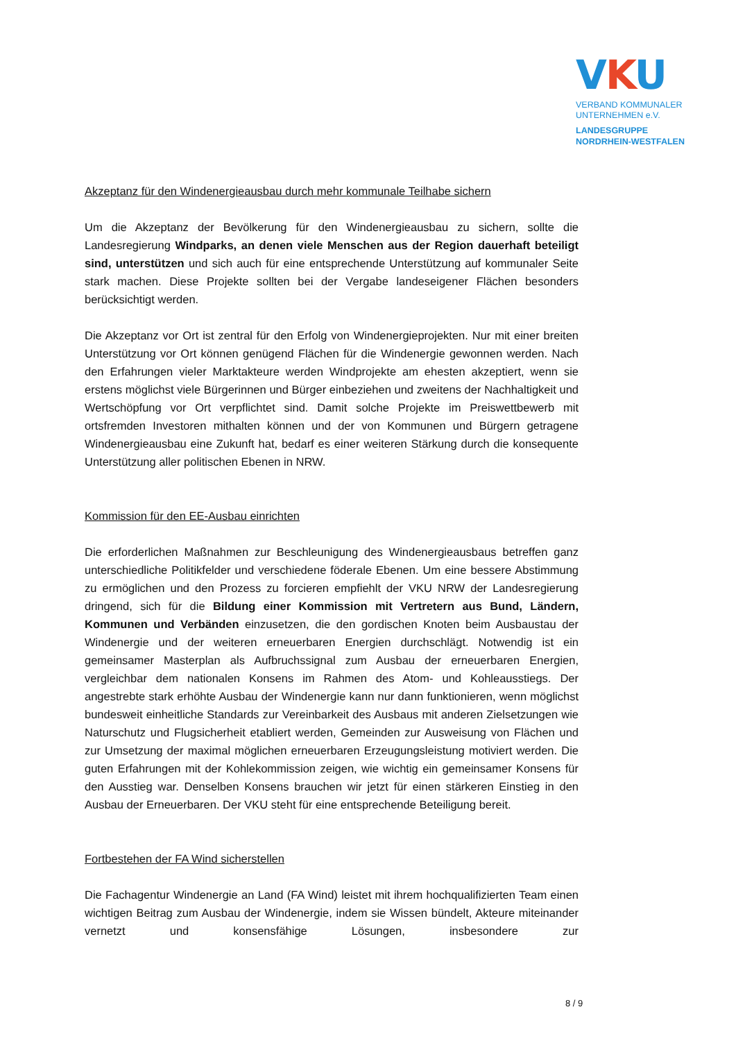VKU
VERBAND KOMMUNALER
UNTERNEHMEN e.V.
LANDESGRUPPE
NORDRHEIN-WESTFALEN
Akzeptanz für den Windenergieausbau durch mehr kommunale Teilhabe sichern
Um die Akzeptanz der Bevölkerung für den Windenergieausbau zu sichern, sollte die Landesregierung Windparks, an denen viele Menschen aus der Region dauerhaft beteiligt sind, unterstützen und sich auch für eine entsprechende Unterstützung auf kommunaler Seite stark machen. Diese Projekte sollten bei der Vergabe landeseigener Flächen besonders berücksichtigt werden.
Die Akzeptanz vor Ort ist zentral für den Erfolg von Windenergieprojekten. Nur mit einer breiten Unterstützung vor Ort können genügend Flächen für die Windenergie gewonnen werden. Nach den Erfahrungen vieler Marktakteure werden Windprojekte am ehesten akzeptiert, wenn sie erstens möglichst viele Bürgerinnen und Bürger einbeziehen und zweitens der Nachhaltigkeit und Wertschöpfung vor Ort verpflichtet sind. Damit solche Projekte im Preiswettbewerb mit ortsfremden Investoren mithalten können und der von Kommunen und Bürgern getragene Windenergieausbau eine Zukunft hat, bedarf es einer weiteren Stärkung durch die konsequente Unterstützung aller politischen Ebenen in NRW.
Kommission für den EE-Ausbau einrichten
Die erforderlichen Maßnahmen zur Beschleunigung des Windenergieausbaus betreffen ganz unterschiedliche Politikfelder und verschiedene föderale Ebenen. Um eine bessere Abstimmung zu ermöglichen und den Prozess zu forcieren empfiehlt der VKU NRW der Landesregierung dringend, sich für die Bildung einer Kommission mit Vertretern aus Bund, Ländern, Kommunen und Verbänden einzusetzen, die den gordischen Knoten beim Ausbaustau der Windenergie und der weiteren erneuerbaren Energien durchschlägt. Notwendig ist ein gemeinsamer Masterplan als Aufbruchssignal zum Ausbau der erneuerbaren Energien, vergleichbar dem nationalen Konsens im Rahmen des Atom- und Kohleausstiegs. Der angestrebte stark erhöhte Ausbau der Windenergie kann nur dann funktionieren, wenn möglichst bundesweit einheitliche Standards zur Vereinbarkeit des Ausbaus mit anderen Zielsetzungen wie Naturschutz und Flugsicherheit etabliert werden, Gemeinden zur Ausweisung von Flächen und zur Umsetzung der maximal möglichen erneuerbaren Erzeugungsleistung motiviert werden. Die guten Erfahrungen mit der Kohlekommission zeigen, wie wichtig ein gemeinsamer Konsens für den Ausstieg war. Denselben Konsens brauchen wir jetzt für einen stärkeren Einstieg in den Ausbau der Erneuerbaren. Der VKU steht für eine entsprechende Beteiligung bereit.
Fortbestehen der FA Wind sicherstellen
Die Fachagentur Windenergie an Land (FA Wind) leistet mit ihrem hochqualifizierten Team einen wichtigen Beitrag zum Ausbau der Windenergie, indem sie Wissen bündelt, Akteure miteinander vernetzt und konsensfähige Lösungen, insbesondere zur
8 / 9